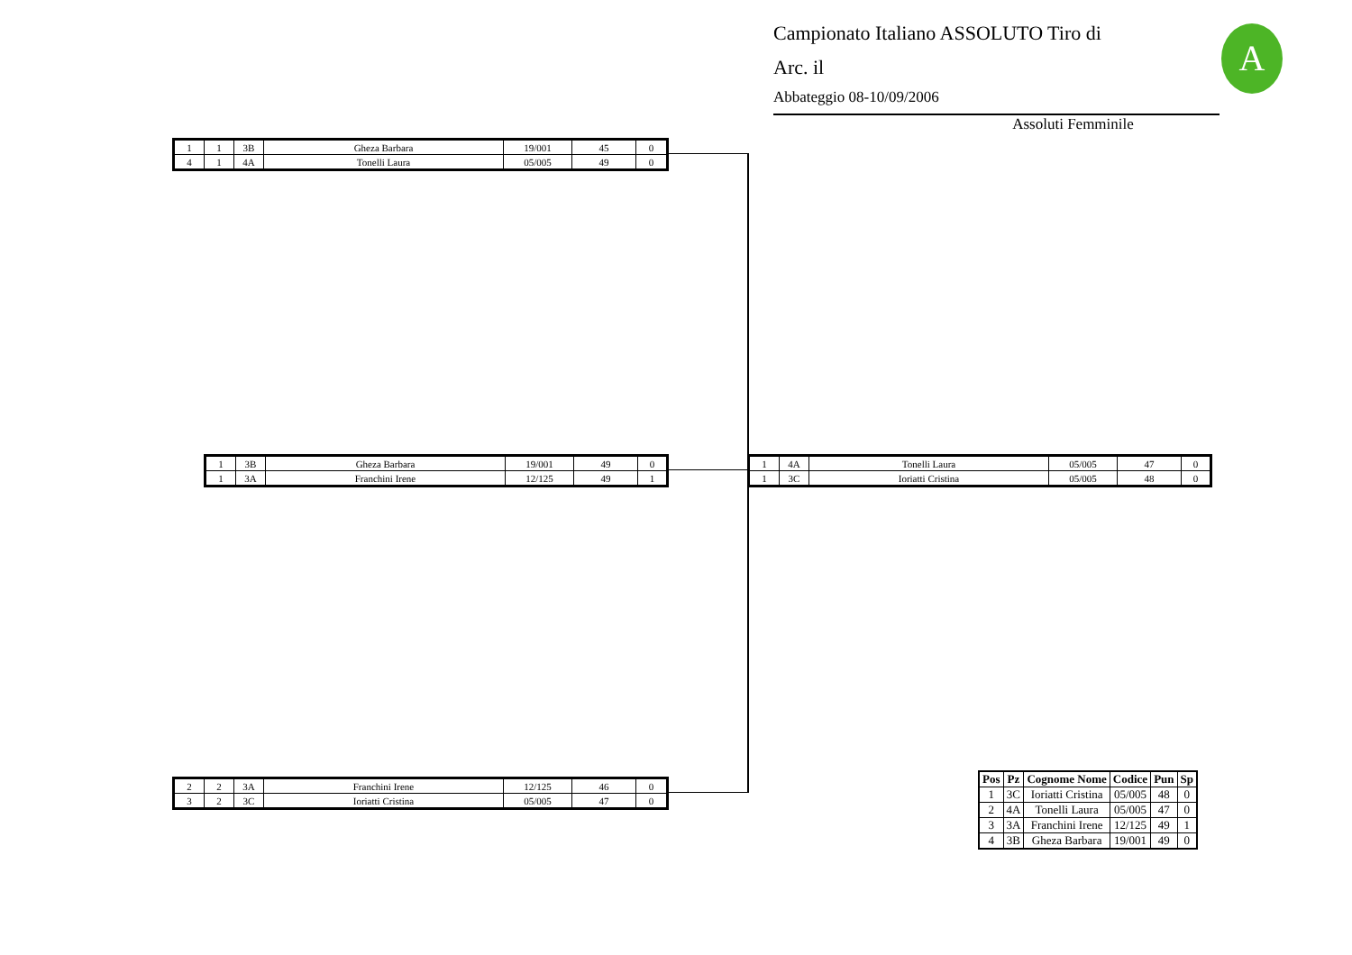Campionato Italiano ASSOLUTO Tiro di
Arc. il
Abbateggio 08-10/09/2006
Assoluti Femminile
A
| 1 | 1 | 3B | Gheza Barbara | 19/001 | 45 | 0 |
| 4 | 1 | 4A | Tonelli Laura | 05/005 | 49 | 0 |
| 1 | 3B | Gheza Barbara | 19/001 | 49 | 0 |
| 1 | 3A | Franchini Irene | 12/125 | 49 | 1 |
| 1 | 4A | Tonelli Laura | 05/005 | 47 | 0 |
| 1 | 3C | Ioriatti Cristina | 05/005 | 48 | 0 |
| 2 | 2 | 3A | Franchini Irene | 12/125 | 46 | 0 |
| 3 | 2 | 3C | Ioriatti Cristina | 05/005 | 47 | 0 |
| Pos | Pz | Cognome Nome | Codice | Pun | Sp |
| --- | --- | --- | --- | --- | --- |
| 1 | 3C | Ioriatti Cristina | 05/005 | 48 | 0 |
| 2 | 4A | Tonelli Laura | 05/005 | 47 | 0 |
| 3 | 3A | Franchini Irene | 12/125 | 49 | 1 |
| 4 | 3B | Gheza Barbara | 19/001 | 49 | 0 |